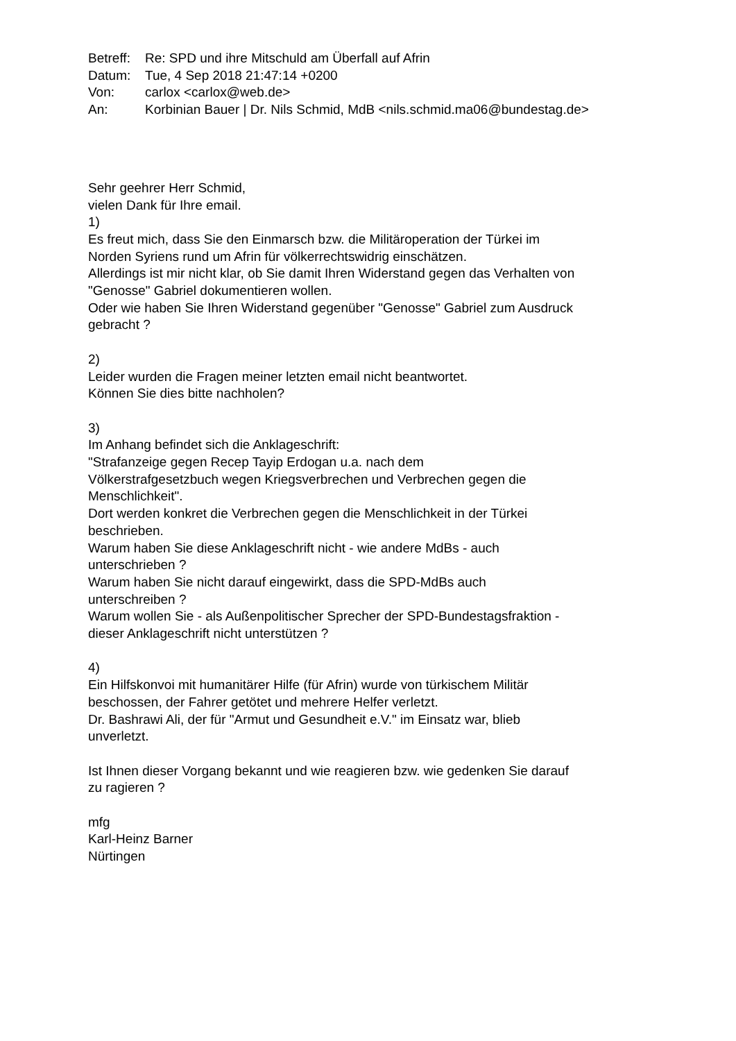| Betreff: | Re: SPD und ihre Mitschuld am Überfall auf Afrin |
| Datum: | Tue, 4 Sep 2018 21:47:14 +0200 |
| Von: | carlox <carlox@web.de> |
| An: | Korbinian Bauer / Dr. Nils Schmid, MdB <nils.schmid.ma06@bundestag.de> |
Sehr geehrer Herr Schmid,
vielen Dank für Ihre email.
1)
Es freut mich, dass Sie den Einmarsch bzw. die Militäroperation der Türkei im
Norden Syriens rund um Afrin für völkerrechtswidrig einschätzen.
Allerdings ist mir nicht klar, ob Sie damit Ihren Widerstand gegen das Verhalten von
"Genosse" Gabriel dokumentieren wollen.
Oder wie haben Sie Ihren Widerstand gegenüber "Genosse" Gabriel zum Ausdruck
gebracht ?
2)
Leider wurden die Fragen meiner letzten email nicht beantwortet.
Können Sie dies bitte nachholen?
3)
Im Anhang befindet sich die Anklageschrift:
"Strafanzeige gegen Recep Tayip Erdogan u.a. nach dem
Völkerstrafgesetzbuch wegen Kriegsverbrechen und Verbrechen gegen die
Menschlichkeit".
Dort werden konkret die Verbrechen gegen die Menschlichkeit in der Türkei
beschrieben.
Warum haben Sie diese Anklageschrift nicht - wie andere MdBs - auch
unterschrieben ?
Warum haben Sie nicht darauf eingewirkt, dass die SPD-MdBs auch
unterschreiben ?
Warum wollen Sie - als Außenpolitischer Sprecher der SPD-Bundestagsfraktion -
dieser Anklageschrift nicht unterstützen ?
4)
Ein Hilfskonvoi mit humanitärer Hilfe (für Afrin) wurde von türkischem Militär
beschossen, der Fahrer getötet und mehrere Helfer verletzt.
Dr. Bashrawi Ali, der für "Armut und Gesundheit e.V." im Einsatz war, blieb
unverletzt.
Ist Ihnen dieser Vorgang bekannt und wie reagieren bzw. wie gedenken Sie darauf
zu ragieren ?
mfg
Karl-Heinz Barner
Nürtingen